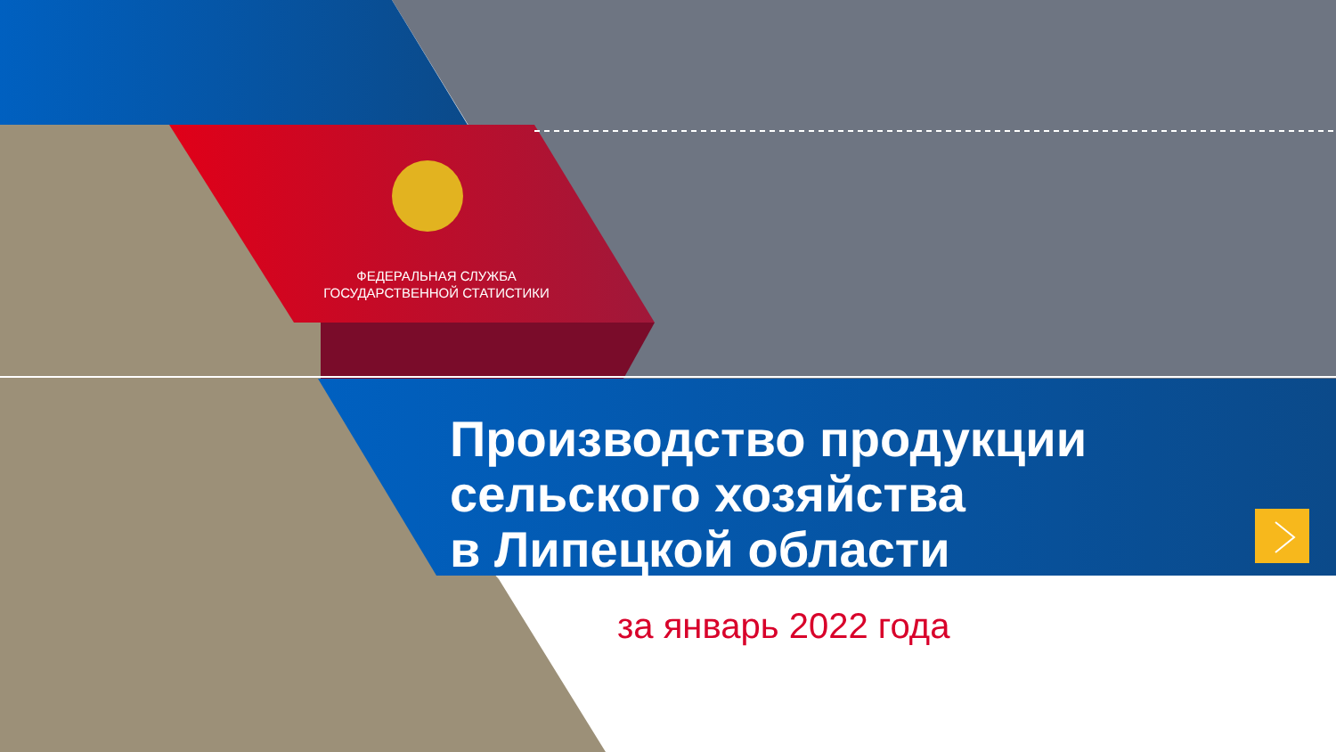ФЕДЕРАЛЬНАЯ СЛУЖБА
ГОСУДАРСТВЕННОЙ СТАТИСТИКИ
Производство продукции
сельского хозяйства
в Липецкой области
за январь 2022 года